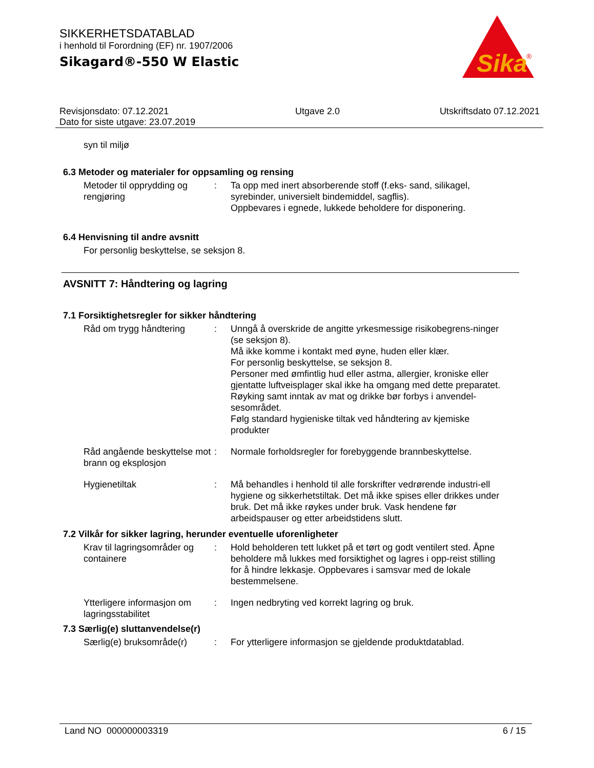SIKKERHETSDATABLAD
i henhold til Forordning (EF) nr. 1907/2006
Sikagard®-550 W Elastic
Sika
®
Revisjonsdato: 07.12.2021
Dato for siste utgave: 23.07.2019
Utgave 2.0 Utskriftsdato 07.12.2021
syn til miljø
6.3 Metoder og materialer for oppsamling og rensing
Metoder til opprydding og rengjøring
: Ta opp med inert absorberende stoff (f.eks- sand, silikagel, syrebinder, universielt bindemiddel, sagflis).
Oppbevares i egnede, lukkede beholdere for disponering.
6.4 Henvisning til andre avsnitt
For personlig beskyttelse, se seksjon 8.
AVSNITT 7: Håndtering og lagring
7.1 Forsiktighetsregler for sikker håndtering
Råd om trygg håndtering : Unngå å overskride de angitte yrkesmessige risikobegrens-ninger (se seksjon 8).
Må ikke komme i kontakt med øyne, huden eller klær.
For personlig beskyttelse, se seksjon 8.
Personer med ømfintlig hud eller astma, allergier, kroniske eller gjentatte luftveisplager skal ikke ha omgang med dette preparatet.
Røyking samt inntak av mat og drikke bør forbys i anvendel-sesområdet.
Følg standard hygieniske tiltak ved håndtering av kjemiske produkter
Råd angående beskyttelse mot brann og eksplosjon
: Normale forholdsregler for forebyggende brannbeskyttelse.
Hygienetiltak : Må behandles i henhold til alle forskrifter vedrørende industri-ell hygiene og sikkerhetstiltak. Det må ikke spises eller drikkes under bruk. Det må ikke røykes under bruk. Vask hendene før arbeidspauser og etter arbeidstidens slutt.
7.2 Vilkår for sikker lagring, herunder eventuelle uforenligheter
Krav til lagringsområder og containere
: Hold beholderen tett lukket på et tørt og godt ventilert sted. Åpne beholdere må lukkes med forsiktighet og lagres i opp-reist stilling for å hindre lekkasje. Oppbevares i samsvar med de lokale bestemmelsene.
Ytterligere informasjon om lagringsstabilitet
: Ingen nedbryting ved korrekt lagring og bruk.
7.3 Særlig(e) sluttanvendelse(r)
Særlig(e) bruksområde(r)
: For ytterligere informasjon se gjeldende produktdatablad.
Land NO 000000003319 6 / 15